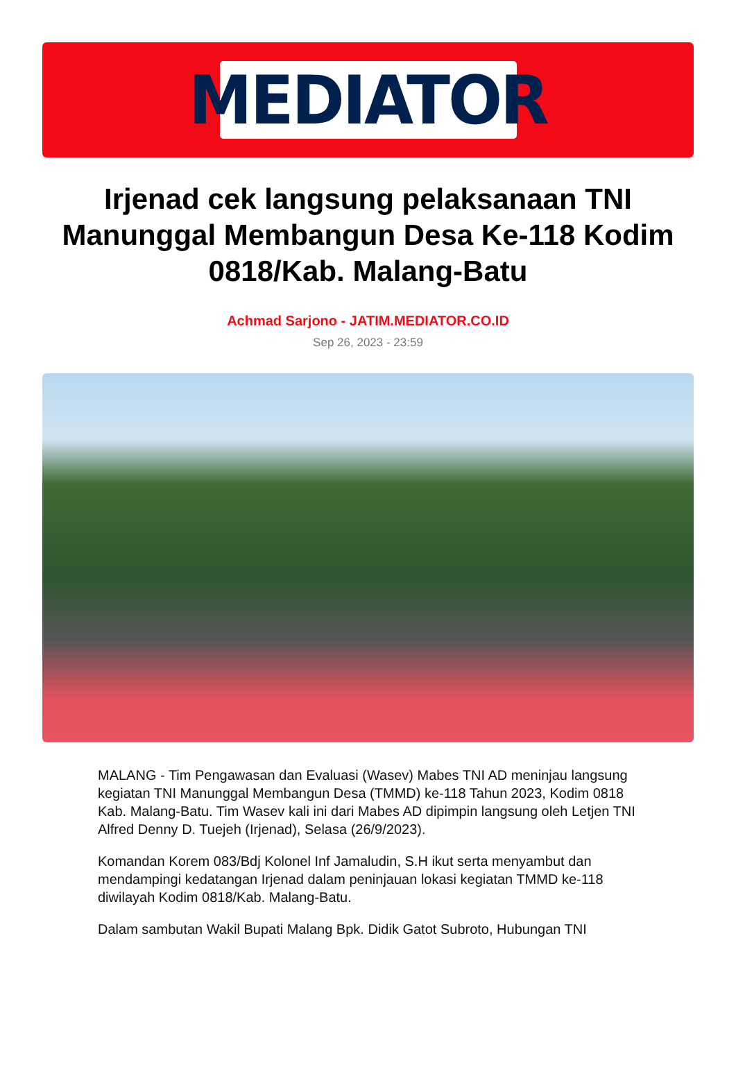MEDIATOR
Irjenad cek langsung pelaksanaan TNI Manunggal Membangun Desa Ke-118 Kodim 0818/Kab. Malang-Batu
Achmad Sarjono - JATIM.MEDIATOR.CO.ID
Sep 26, 2023 - 23:59
MALANG - Tim Pengawasan dan Evaluasi (Wasev) Mabes TNI AD meninjau langsung kegiatan TNI Manunggal Membangun Desa (TMMD) ke-118 Tahun 2023, Kodim 0818 Kab. Malang-Batu. Tim Wasev kali ini dari Mabes AD dipimpin langsung oleh Letjen TNI Alfred Denny D. Tuejeh (Irjenad), Selasa (26/9/2023).
Komandan Korem 083/Bdj Kolonel Inf Jamaludin, S.H ikut serta menyambut dan mendampingi kedatangan Irjenad dalam peninjauan lokasi kegiatan TMMD ke-118 diwilayah Kodim 0818/Kab. Malang-Batu.
Dalam sambutan Wakil Bupati Malang Bpk. Didik Gatot Subroto, Hubungan TNI